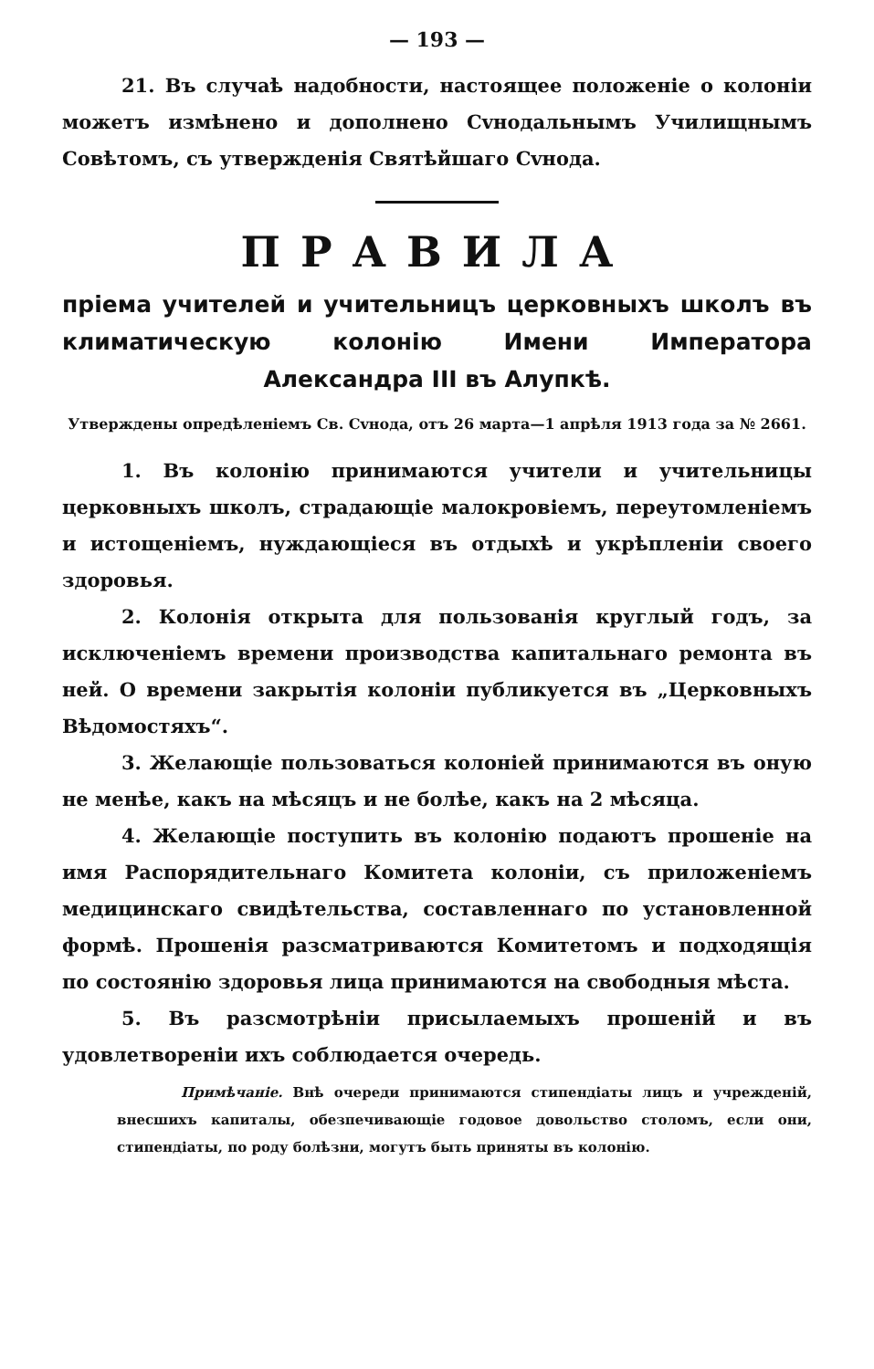— 193 —
21. Въ случаѣ надобности, настоящее положеніе о колоніи можетъ измѣнено и дополнено Сvнодальнымъ Училищнымъ Совѣтомъ, съ утвержденія Святѣйшаго Сvнода.
ПРАВИЛА
пріема учителей и учительницъ церковныхъ школъ въ климатическую колонію Имени Императора Александра III въ Алупкѣ.
Утверждены опредѣленіемъ Св. Сvнода, отъ 26 марта—1 апрѣля 1913 года за № 2661.
1. Въ колонію принимаются учители и учительницы церковныхъ школъ, страдающіе малокровіемъ, переутомленіемъ и истощеніемъ, нуждающіеся въ отдыхѣ и укрѣпленіи своего здоровья.
2. Колонія открыта для пользованія круглый годъ, за исключеніемъ времени производства капитальнаго ремонта въ ней. О времени закрытія колоніи публикуется въ „Церковныхъ Вѣдомостяхъ“.
3. Желающіе пользоваться колоніей принимаются въ оную не менѣе, какъ на мѣсяцъ и не болѣе, какъ на 2 мѣсяца.
4. Желающіе поступить въ колонію подаютъ прошеніе на имя Распорядительнаго Комитета колоніи, съ приложеніемъ медицинскаго свидѣтельства, составленнаго по установленной формѣ. Прошенія разсматриваются Комитетомъ и подходящія по состоянію здоровья лица принимаются на свободныя мѣста.
5. Въ разсмотрѣніи присылаемыхъ прошеній и въ удовлетвореніи ихъ соблюдается очередь.
Примѣчаніе. Внѣ очереди принимаются стипендіаты лицъ и учрежденій, внесшихъ капиталы, обезпечивающіе годовое довольство столомъ, если они, стипендіаты, по роду болѣзни, могутъ быть приняты въ колонію.